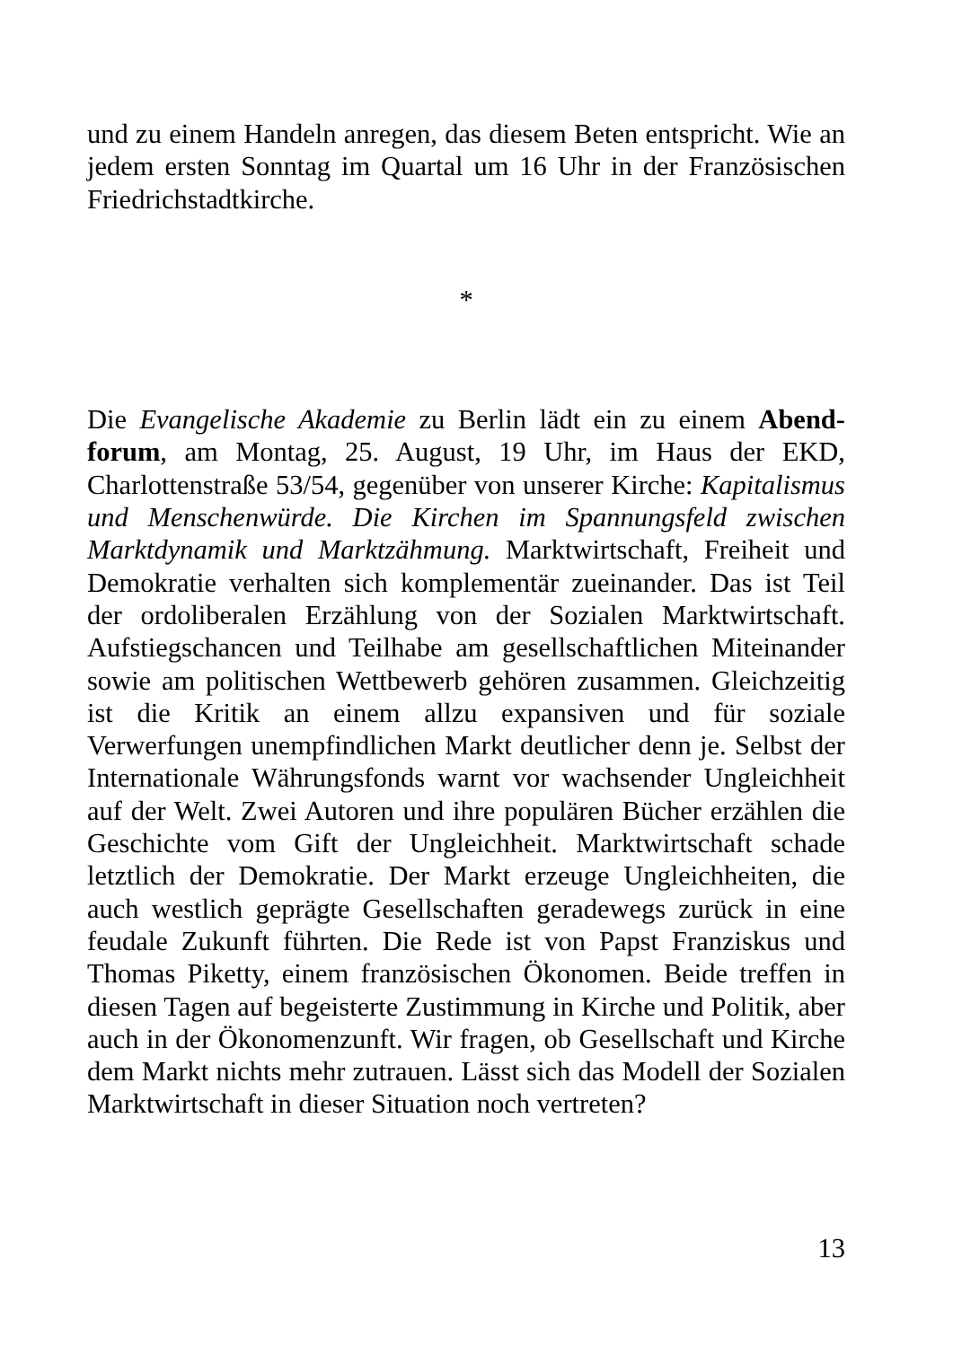und zu einem Handeln anregen, das diesem Beten entspricht. Wie an jedem ersten Sonntag im Quartal um 16 Uhr in der Fran­zösischen Friedrichstadtkirche.
*
Die Evangelische Akademie zu Berlin lädt ein zu einem Abend­forum, am Montag, 25. August, 19 Uhr, im Haus der EKD, Charlottenstraße 53/54, gegenüber von unserer Kirche: Kapita­lismus und Menschenwürde. Die Kirchen im Spannungsfeld zwi­schen Marktdynamik und Marktzähmung. Marktwirtschaft, Frei­heit und Demokratie verhalten sich komplementär zueinander. Das ist Teil der ordoliberalen Erzählung von der Sozialen Marktwirtschaft. Aufstiegschancen und Teilhabe am gesell­schaftlichen Miteinander sowie am politischen Wettbewerb ge­hören zusammen. Gleichzeitig ist die Kritik an einem allzu ex­pansiven und für soziale Verwerfungen unempfindlichen Markt deutlicher denn je. Selbst der Internationale Währungsfonds warnt vor wachsender Ungleichheit auf der Welt. Zwei Autoren und ihre populären Bücher erzählen die Geschichte vom Gift der Ungleichheit. Marktwirtschaft schade letztlich der Demokratie. Der Markt erzeuge Ungleichheiten, die auch westlich geprägte Gesellschaften geradewegs zurück in eine feudale Zukunft führ­ten. Die Rede ist von Papst Franziskus und Thomas Piketty, ei­nem französischen Ökonomen. Beide treffen in diesen Tagen auf begeisterte Zustimmung in Kirche und Politik, aber auch in der Ökonomenzunft. Wir fragen, ob Gesellschaft und Kirche dem Markt nichts mehr zutrauen. Lässt sich das Modell der Sozialen Marktwirtschaft in dieser Situation noch vertreten?
13